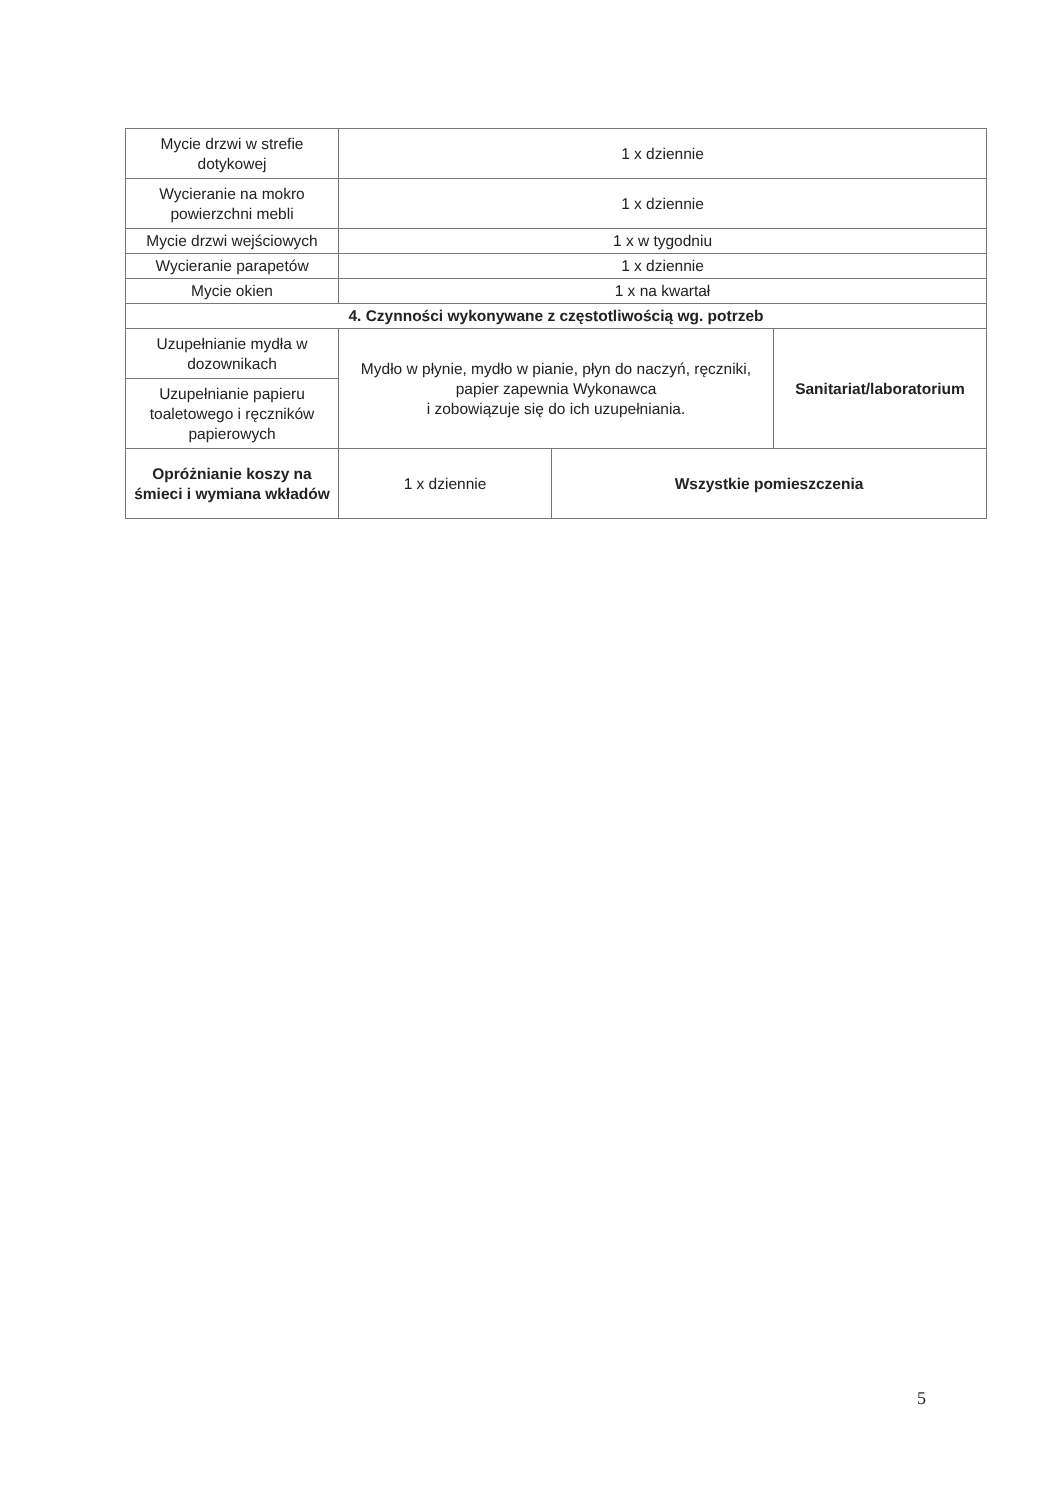| Mycie drzwi w strefie dotykowej | 1 x dziennie | | |
| Wycieranie na mokro powierzchni mebli | 1 x dziennie | | |
| Mycie drzwi wejściowych | 1 x w tygodniu | | |
| Wycieranie parapetów | 1 x dziennie | | |
| Mycie okien | 1 x na kwartał | | |
| 4. Czynności wykonywane z częstotliwością wg. potrzeb | | | |
| Uzupełnianie mydła w dozownikach | Mydło w płynie, mydło w pianie, płyn do naczyń, ręczniki, papier zapewnia Wykonawca i zobowiązuje się do ich uzupełniania. | | Sanitariat/laboratorium |
| Uzupełnianie papieru toaletowego i ręczników papierowych | | | |
| Opróżnianie koszy na śmieci i wymiana wkładów | 1 x dziennie | Wszystkie pomieszczenia | |
5